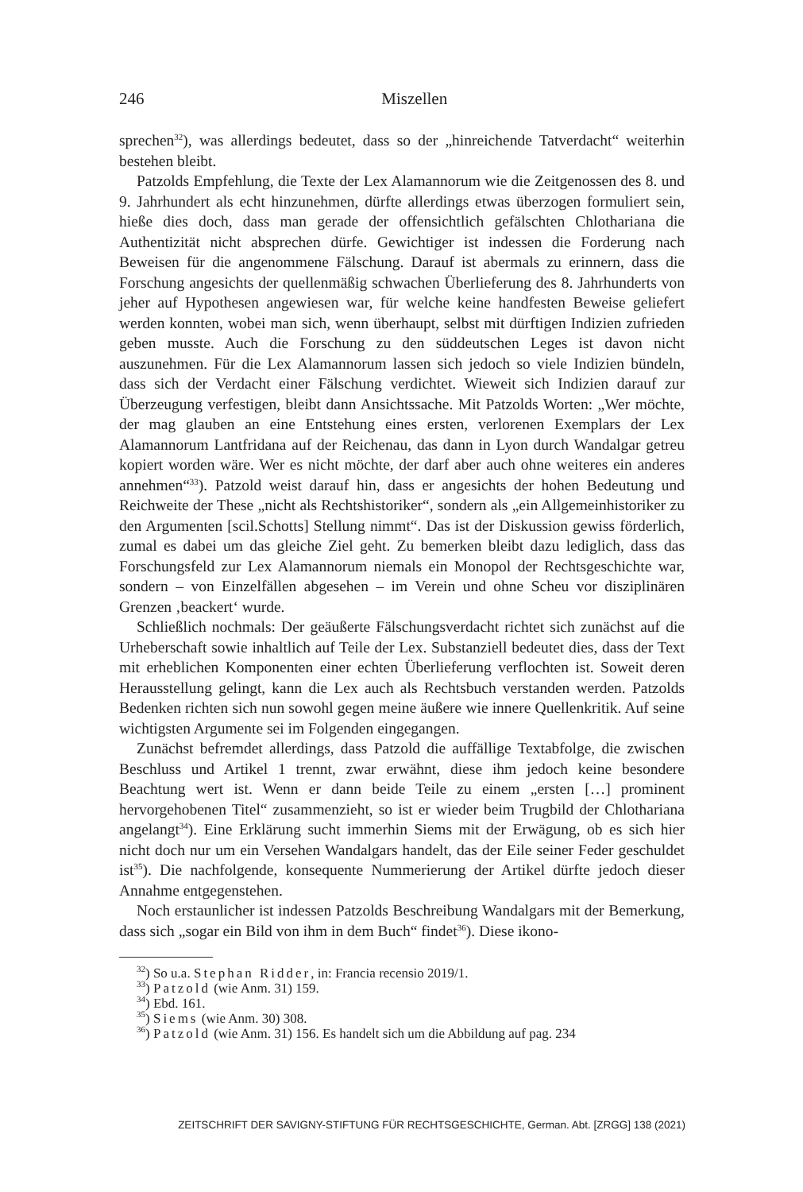246
Miszellen
sprechen<sup>32</sup>), was allerdings bedeutet, dass so der „hinreichende Tatverdacht“ weiterhin bestehen bleibt.
Patzolds Empfehlung, die Texte der Lex Alamannorum wie die Zeitgenossen des 8. und 9. Jahrhundert als echt hinzunehmen, dürfte allerdings etwas überzogen formuliert sein, hieße dies doch, dass man gerade der offensichtlich gefälschten Chlothariana die Authentizität nicht absprechen dürfe. Gewichtiger ist indessen die Forderung nach Beweisen für die angenommene Fälschung. Darauf ist abermals zu erinnern, dass die Forschung angesichts der quellenmäßig schwachen Überlieferung des 8. Jahrhunderts von jeher auf Hypothesen angewiesen war, für welche keine handfesten Beweise geliefert werden konnten, wobei man sich, wenn überhaupt, selbst mit dürftigen Indizien zufrieden geben musste. Auch die Forschung zu den süddeutschen Leges ist davon nicht auszunehmen. Für die Lex Alamannorum lassen sich jedoch so viele Indizien bündeln, dass sich der Verdacht einer Fälschung verdichtet. Wieweit sich Indizien darauf zur Überzeugung verfestigen, bleibt dann Ansichtssache. Mit Patzolds Worten: „Wer möchte, der mag glauben an eine Entstehung eines ersten, verlorenen Exemplars der Lex Alamannorum Lantfridana auf der Reichenau, das dann in Lyon durch Wandalgar getreu kopiert worden wäre. Wer es nicht möchte, der darf aber auch ohne weiteres ein anderes annehmen“<sup>33</sup>). Patzold weist darauf hin, dass er angesichts der hohen Bedeutung und Reichweite der These „nicht als Rechtshistoriker“, sondern als „ein Allgemeinhistoriker zu den Argumenten [scil.Schotts] Stellung nimmt“. Das ist der Diskussion gewiss förderlich, zumal es dabei um das gleiche Ziel geht. Zu bemerken bleibt dazu lediglich, dass das Forschungsfeld zur Lex Alamannorum niemals ein Monopol der Rechtsgeschichte war, sondern – von Einzelfällen abgesehen – im Verein und ohne Scheu vor disziplinären Grenzen ‚beackert‘ wurde.
Schließlich nochmals: Der geäußerte Fälschungsverdacht richtet sich zunächst auf die Urheberschaft sowie inhaltlich auf Teile der Lex. Substanziell bedeutet dies, dass der Text mit erheblichen Komponenten einer echten Überlieferung verflochten ist. Soweit deren Herausstellung gelingt, kann die Lex auch als Rechtsbuch verstanden werden. Patzolds Bedenken richten sich nun sowohl gegen meine äußere wie innere Quellenkritik. Auf seine wichtigsten Argumente sei im Folgenden eingegangen.
Zunächst befremdet allerdings, dass Patzold die auffällige Textabfolge, die zwischen Beschluss und Artikel 1 trennt, zwar erwähnt, diese ihm jedoch keine besondere Beachtung wert ist. Wenn er dann beide Teile zu einem „ersten […] prominent hervorgehobenen Titel“ zusammenzieht, so ist er wieder beim Trugbild der Chlothariana angelangt<sup>34</sup>). Eine Erklärung sucht immerhin Siems mit der Erwägung, ob es sich hier nicht doch nur um ein Versehen Wandalgars handelt, das der Eile seiner Feder geschuldet ist<sup>35</sup>). Die nachfolgende, konsequente Nummerierung der Artikel dürfte jedoch dieser Annahme entgegenstehen.
Noch erstaunlicher ist indessen Patzolds Beschreibung Wandalgars mit der Bemerkung, dass sich „sogar ein Bild von ihm in dem Buch“ findet<sup>36</sup>). Diese ikono-
<sup>32</sup>) So u.a. Stephan Ridder, in: Francia recensio 2019/1.
<sup>33</sup>) Patzold (wie Anm. 31) 159.
<sup>34</sup>) Ebd. 161.
<sup>35</sup>) Siems (wie Anm. 30) 308.
<sup>36</sup>) Patzold (wie Anm. 31) 156. Es handelt sich um die Abbildung auf pag. 234
ZEITSCHRIFT DER SAVIGNY-STIFTUNG FÜR RECHTSGESCHICHTE, German. Abt. [ZRGG] 138 (2021)